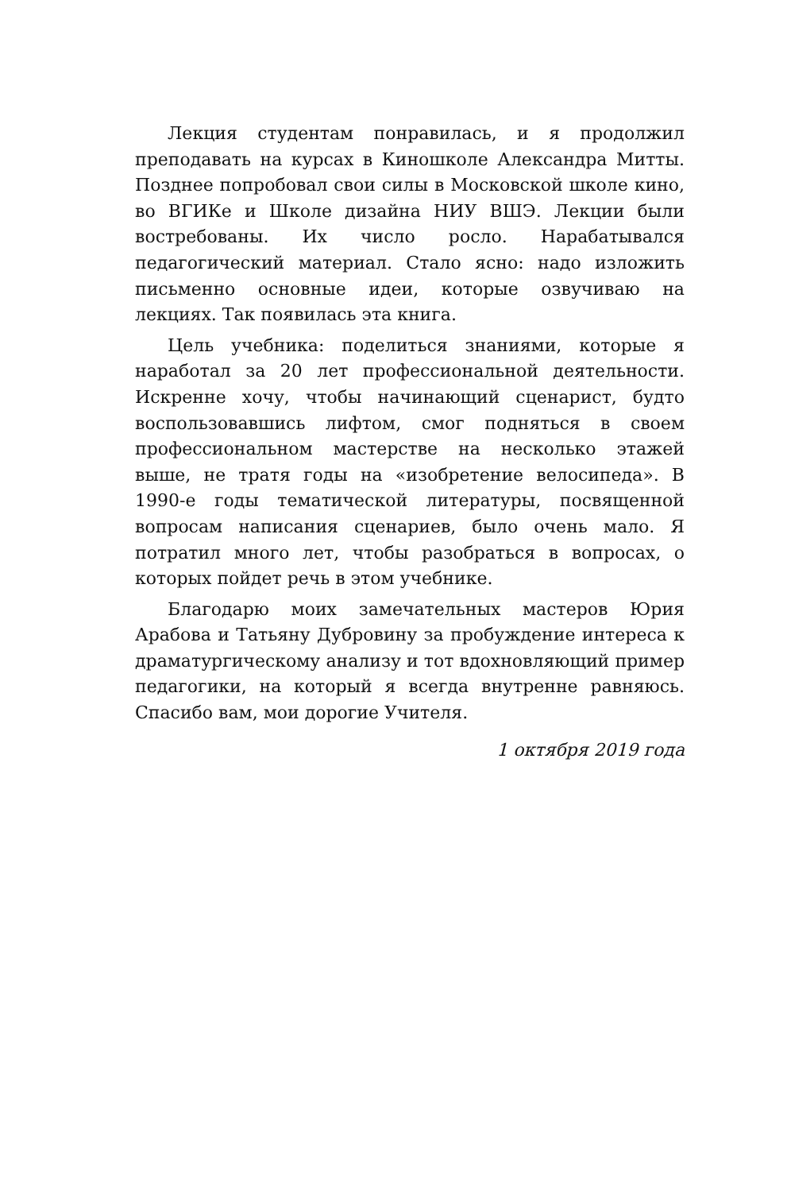Лекция студентам понравилась, и я продолжил преподавать на курсах в Киношколе Александра Митты. Позднее попробовал свои силы в Московской школе кино, во ВГИКе и Школе дизайна НИУ ВШЭ. Лекции были востребованы. Их число росло. Нарабатывался педагогический материал. Стало ясно: надо изложить письменно основные идеи, которые озвучиваю на лекциях. Так появилась эта книга.
Цель учебника: поделиться знаниями, которые я наработал за 20 лет профессиональной деятельности. Искренне хочу, чтобы начинающий сценарист, будто воспользовавшись лифтом, смог подняться в своем профессиональном мастерстве на несколько этажей выше, не тратя годы на «изобретение велосипеда». В 1990-е годы тематической литературы, посвященной вопросам написания сценариев, было очень мало. Я потратил много лет, чтобы разобраться в вопросах, о которых пойдет речь в этом учебнике.
Благодарю моих замечательных мастеров Юрия Арабова и Татьяну Дубровину за пробуждение интереса к драматургическому анализу и тот вдохновляющий пример педагогики, на который я всегда внутренне равняюсь. Спасибо вам, мои дорогие Учителя.
1 октября 2019 года